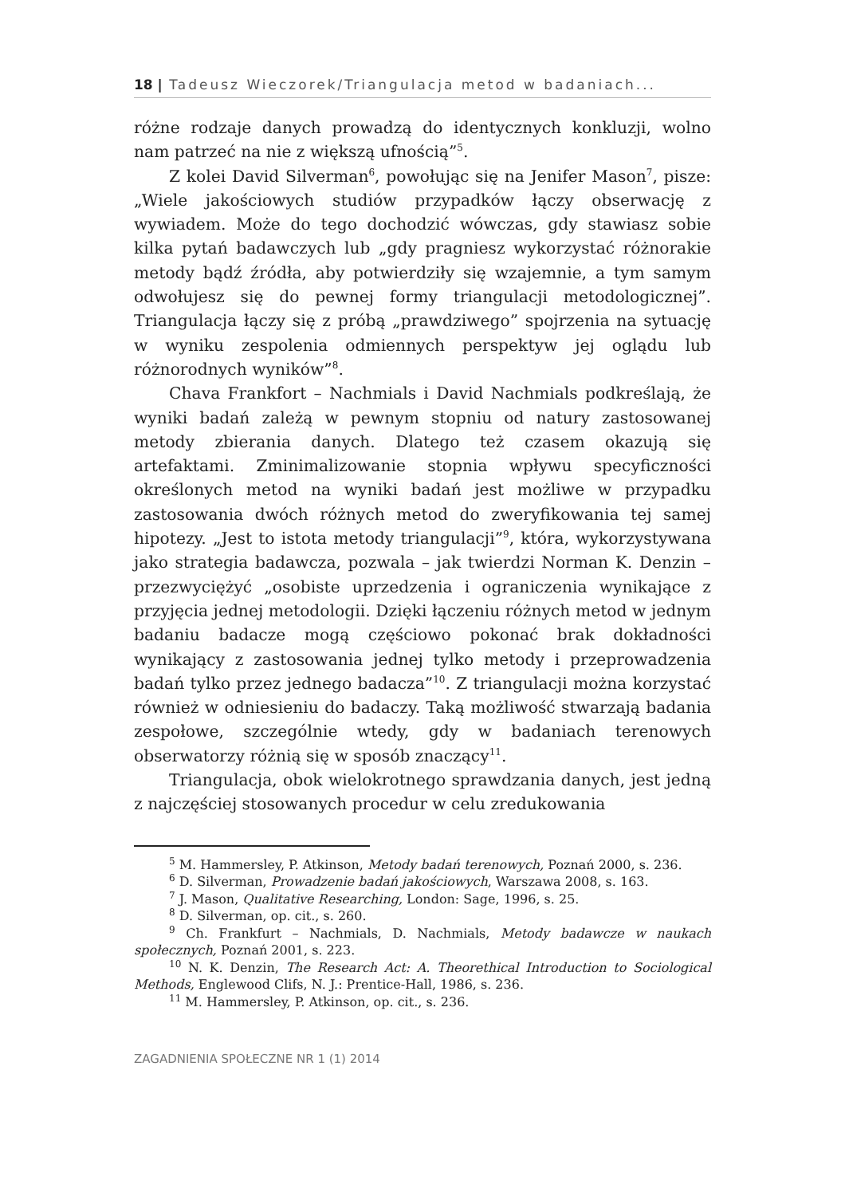18 | Tadeusz Wieczorek/Triangulacja metod w badaniach...
różne rodzaje danych prowadzą do identycznych konkluzji, wolno nam patrzeć na nie z większą ufnością”<sup>5</sup>.
Z kolei David Silverman<sup>6</sup>, powołując się na Jenifer Mason<sup>7</sup>, pisze: „Wiele jakościowych studiów przypadków łączy obserwację z wywiadem. Może do tego dochodzić wówczas, gdy stawiasz sobie kilka pytań badawczych lub „gdy pragniesz wykorzystać różnorakie metody bądź źródła, aby potwierdziły się wzajemnie, a tym samym odwołujesz się do pewnej formy triangulacji metodologicznej”. Triangulacja łączy się z próbą „prawdziwego” spojrzenia na sytuację w wyniku zespolenia odmiennych perspektyw jej oglądu lub różnorodnych wyników”<sup>8</sup>.
Chava Frankfort – Nachmials i David Nachmials podkreślają, że wyniki badań zależą w pewnym stopniu od natury zastosowanej metody zbierania danych. Dlatego też czasem okazują się artefaktami. Zminimalizowanie stopnia wpływu specyficzności określonych metod na wyniki badań jest możliwe w przypadku zastosowania dwóch różnych metod do zweryfikowania tej samej hipotezy. „Jest to istota metody triangulacji”<sup>9</sup>, która, wykorzystywana jako strategia badawcza, pozwala – jak twierdzi Norman K. Denzin – przezwyciężyć „osobiste uprzedzenia i ograniczenia wynikające z przyjęcia jednej metodologii. Dzięki łączeniu różnych metod w jednym badaniu badacze mogą częściowo pokonać brak dokładności wynikający z zastosowania jednej tylko metody i przeprowadzenia badań tylko przez jednego badacza”<sup>10</sup>. Z triangulacji można korzystać również w odniesieniu do badaczy. Taką możliwość stwarzają badania zespołowe, szczególnie wtedy, gdy w badaniach terenowych obserwatorzy różnią się w sposób znaczący<sup>11</sup>.
Triangulacja, obok wielokrotnego sprawdzania danych, jest jedną z najczęściej stosowanych procedur w celu zredukowania
<sup>5</sup> M. Hammersley, P. Atkinson, Metody badań terenowych, Poznań 2000, s. 236.
<sup>6</sup> D. Silverman, Prowadzenie badań jakościowych, Warszawa 2008, s. 163.
<sup>7</sup> J. Mason, Qualitative Researching, London: Sage, 1996, s. 25.
<sup>8</sup> D. Silverman, op. cit., s. 260.
<sup>9</sup> Ch. Frankfurt – Nachmials, D. Nachmials, Metody badawcze w naukach społecznych, Poznań 2001, s. 223.
<sup>10</sup> N. K. Denzin, The Research Act: A. Theorethical Introduction to Sociological Methods, Englewood Clifs, N. J.: Prentice-Hall, 1986, s. 236.
<sup>11</sup> M. Hammersley, P. Atkinson, op. cit., s. 236.
ZAGADNIENIA SPOŁECZNE NR 1 (1) 2014